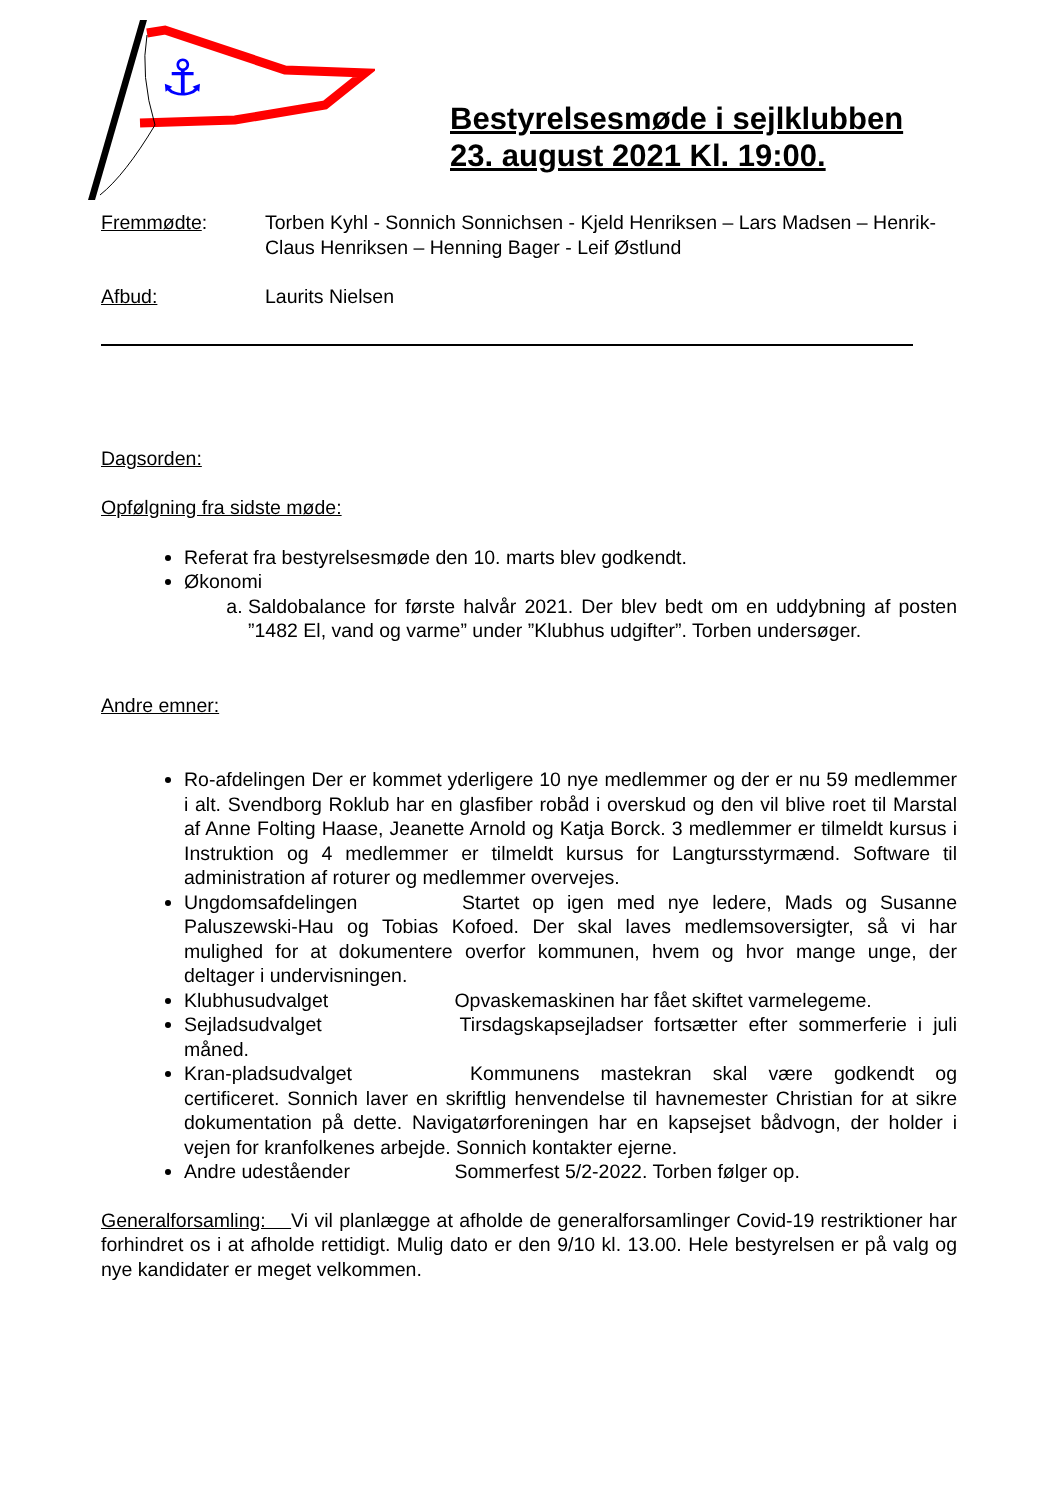⚓
Bestyrelsesmøde i sejlklubben
23. august 2021 Kl. 19:00.
Fremmødte: Torben Kyhl - Sonnich Sonnichsen - Kjeld Henriksen – Lars Madsen – Henrik-Claus Henriksen – Henning Bager - Leif Østlund
Afbud: Laurits Nielsen
Dagsorden:
Opfølgning fra sidste møde:
Referat fra bestyrelsesmøde den 10. marts blev godkendt.
Økonomi
a. Saldobalance for første halvår 2021. Der blev bedt om en uddybning af posten ”1482 El, vand og varme” under ”Klubhus udgifter”. Torben undersøger.
Andre emner:
Ro-afdelingen Der er kommet yderligere 10 nye medlemmer og der er nu 59 medlemmer i alt. Svendborg Roklub har en glasfiber robåd i overskud og den vil blive roet til Marstal af Anne Folting Haase, Jeanette Arnold og Katja Borck. 3 medlemmer er tilmeldt kursus i Instruktion og 4 medlemmer er tilmeldt kursus for Langtursstyrmænd. Software til administration af roturer og medlemmer overvejes.
Ungdomsafdelingen Startet op igen med nye ledere, Mads og Susanne Paluszewski-Hau og Tobias Kofoed. Der skal laves medlemsoversigter, så vi har mulighed for at dokumentere overfor kommunen, hvem og hvor mange unge, der deltager i undervisningen.
Klubhusudvalget Opvaskemaskinen har fået skiftet varmelegeme.
Sejladsudvalget Tirsdagskapsejladser fortsætter efter sommerferie i juli måned.
Kran-pladsudvalget Kommunens mastekran skal være godkendt og certificeret. Sonnich laver en skriftlig henvendelse til havnemester Christian for at sikre dokumentation på dette. Navigatørforeningen har en kapsejset bådvogn, der holder i vejen for kranfolkenes arbejde. Sonnich kontakter ejerne.
Andre udeståender Sommerfest 5/2-2022. Torben følger op.
Generalforsamling: Vi vil planlægge at afholde de generalforsamlinger Covid-19 restriktioner har forhindret os i at afholde rettidigt. Mulig dato er den 9/10 kl. 13.00. Hele bestyrelsen er på valg og nye kandidater er meget velkommen.